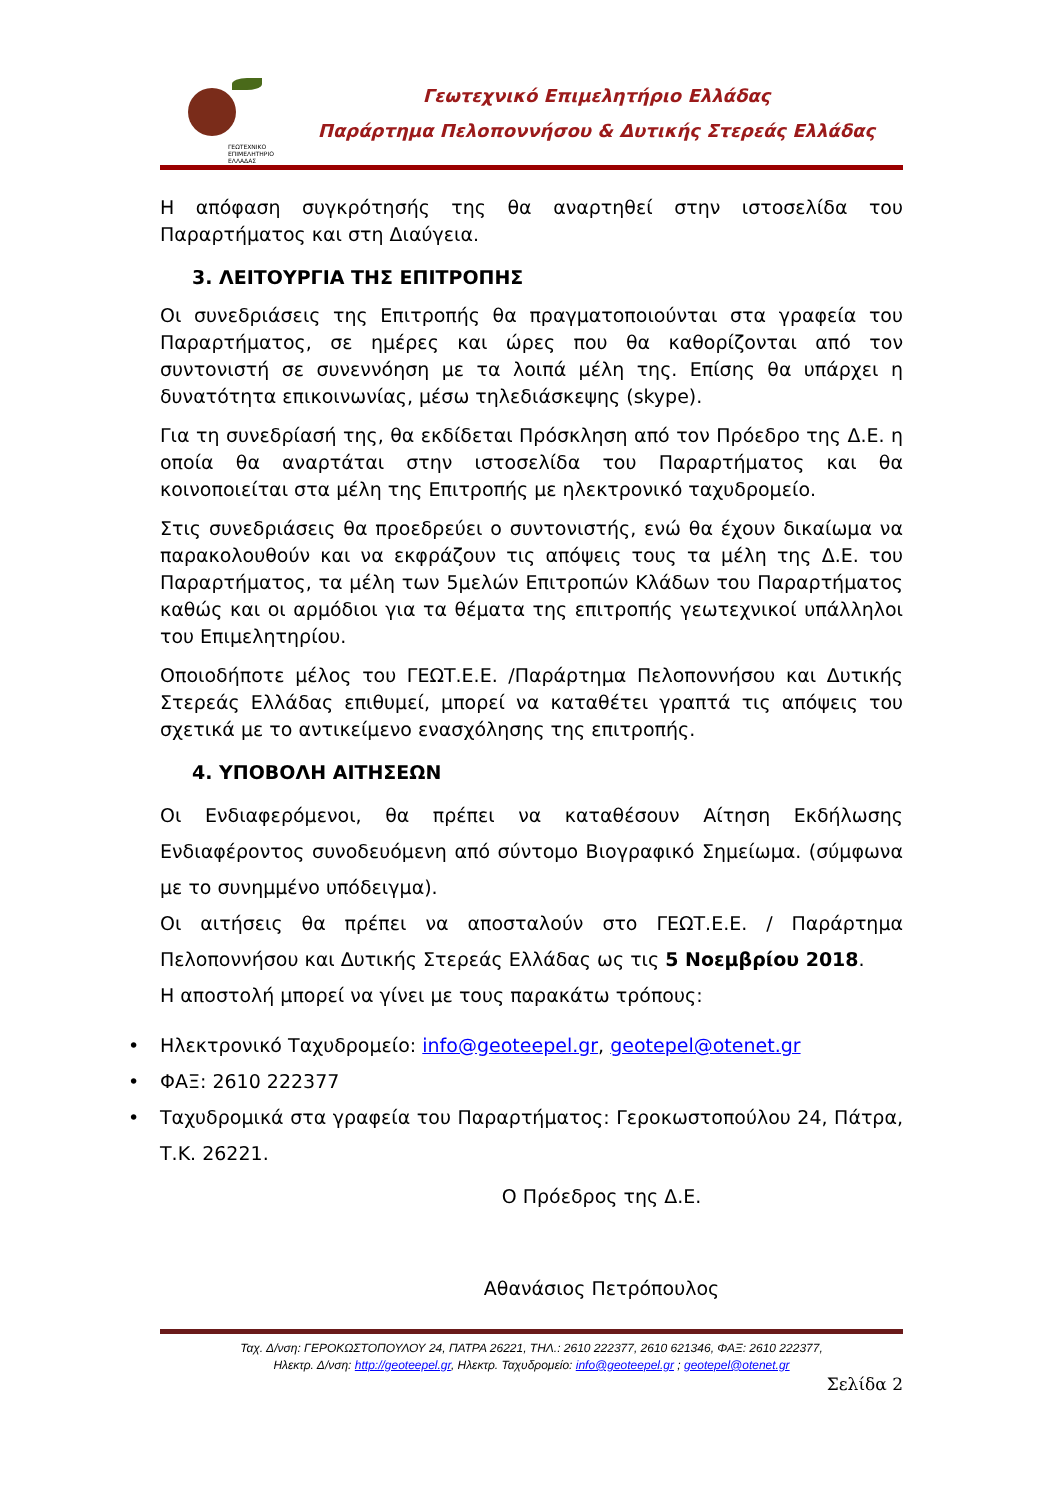ΓΕΩΤΕΧΝΙΚΟ
ΕΠΙΜΕΛΗΤΗΡΙΟ
ΕΛΛΑΔΑΣ
Γεωτεχνικό Επιμελητήριο Ελλάδας
Παράρτημα Πελοποννήσου & Δυτικής Στερεάς Ελλάδας
Η απόφαση συγκρότησής της θα αναρτηθεί στην ιστοσελίδα του Παραρτήματος και στη Διαύγεια.
3. ΛΕΙΤΟΥΡΓΙΑ ΤΗΣ ΕΠΙΤΡΟΠΗΣ
Οι συνεδριάσεις της Επιτροπής θα πραγματοποιούνται στα γραφεία του Παραρτήματος, σε ημέρες και ώρες που θα καθορίζονται από τον συντονιστή σε συνεννόηση με τα λοιπά μέλη της. Επίσης θα υπάρχει η δυνατότητα επικοινωνίας, μέσω τηλεδιάσκεψης (skype).
Για τη συνεδρίασή της, θα εκδίδεται Πρόσκληση από τον Πρόεδρο της Δ.Ε. η οποία θα αναρτάται στην ιστοσελίδα του Παραρτήματος και θα κοινοποιείται στα μέλη της Επιτροπής με ηλεκτρονικό ταχυδρομείο.
Στις συνεδριάσεις θα προεδρεύει ο συντονιστής, ενώ θα έχουν δικαίωμα να παρακολουθούν και να εκφράζουν τις απόψεις τους τα μέλη της Δ.Ε. του Παραρτήματος, τα μέλη των 5μελών Επιτροπών Κλάδων του Παραρτήματος καθώς και οι αρμόδιοι για τα θέματα της επιτροπής γεωτεχνικοί υπάλληλοι του Επιμελητηρίου.
Οποιοδήποτε μέλος του ΓΕΩΤ.Ε.Ε. /Παράρτημα Πελοποννήσου και Δυτικής Στερεάς Ελλάδας επιθυμεί, μπορεί να καταθέτει γραπτά τις απόψεις του σχετικά με το αντικείμενο ενασχόλησης της επιτροπής.
4. ΥΠΟΒΟΛΗ ΑΙΤΗΣΕΩΝ
Οι Ενδιαφερόμενοι, θα πρέπει να καταθέσουν Αίτηση Εκδήλωσης Ενδιαφέροντος συνοδευόμενη από σύντομο Βιογραφικό Σημείωμα. (σύμφωνα με το συνημμένο υπόδειγμα).
Οι αιτήσεις θα πρέπει να αποσταλούν στο ΓΕΩΤ.Ε.Ε. / Παράρτημα Πελοποννήσου και Δυτικής Στερεάς Ελλάδας ως τις 5 Νοεμβρίου 2018.
Η αποστολή μπορεί να γίνει με τους παρακάτω τρόπους:
• Ηλεκτρονικό Ταχυδρομείο: info@geoteepel.gr, geotepel@otenet.gr
• ΦΑΞ: 2610 222377
• Ταχυδρομικά στα γραφεία του Παραρτήματος: Γεροκωστοπούλου 24, Πάτρα, Τ.Κ. 26221.
Ο Πρόεδρος της Δ.Ε.
Αθανάσιος Πετρόπουλος
Ταχ. Δ/νση: ΓΕΡΟΚΩΣΤΟΠΟΥΛΟΥ 24, ΠΑΤΡΑ 26221, ΤΗΛ.: 2610 222377, 2610 621346, ΦΑΞ: 2610 222377,
Ηλεκτρ. Δ/νση: http://geoteepel.gr, Ηλεκτρ. Ταχυδρομείο: info@geoteepel.gr ; geotepel@otenet.gr
Σελίδα 2